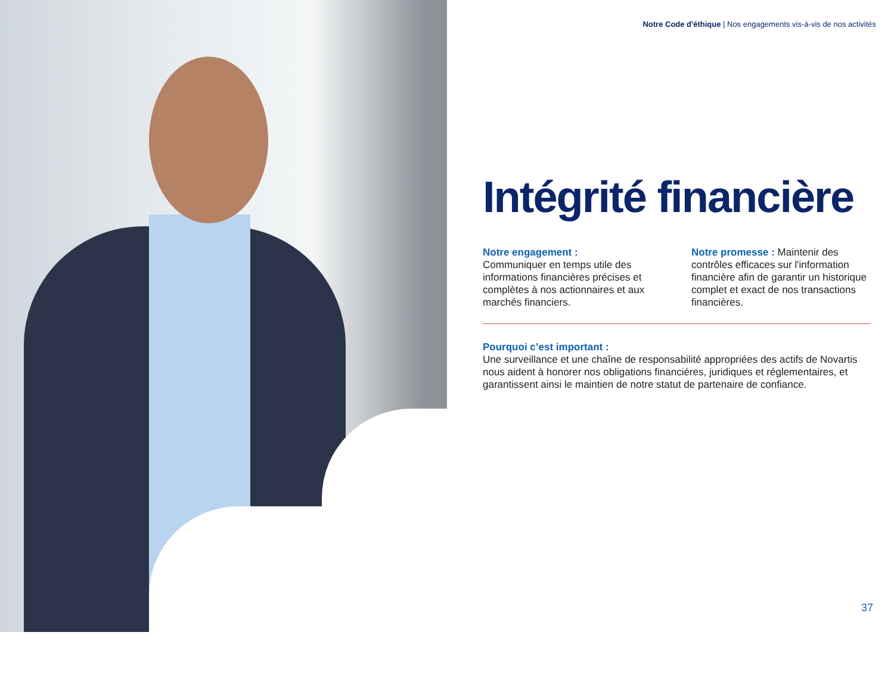Notre Code d'éthique | Nos engagements vis-à-vis de nos activités
Intégrité financière
Notre engagement :
Communiquer en temps utile des informations financières précises et complètes à nos actionnaires et aux marchés financiers.
Notre promesse : Maintenir des contrôles efficaces sur l'information financière afin de garantir un historique complet et exact de nos transactions financières.
Pourquoi c’est important :
Une surveillance et une chaîne de responsabilité appropriées des actifs de Novartis nous aident à honorer nos obligations financières, juridiques et réglementaires, et garantissent ainsi le maintien de notre statut de partenaire de confiance.
37